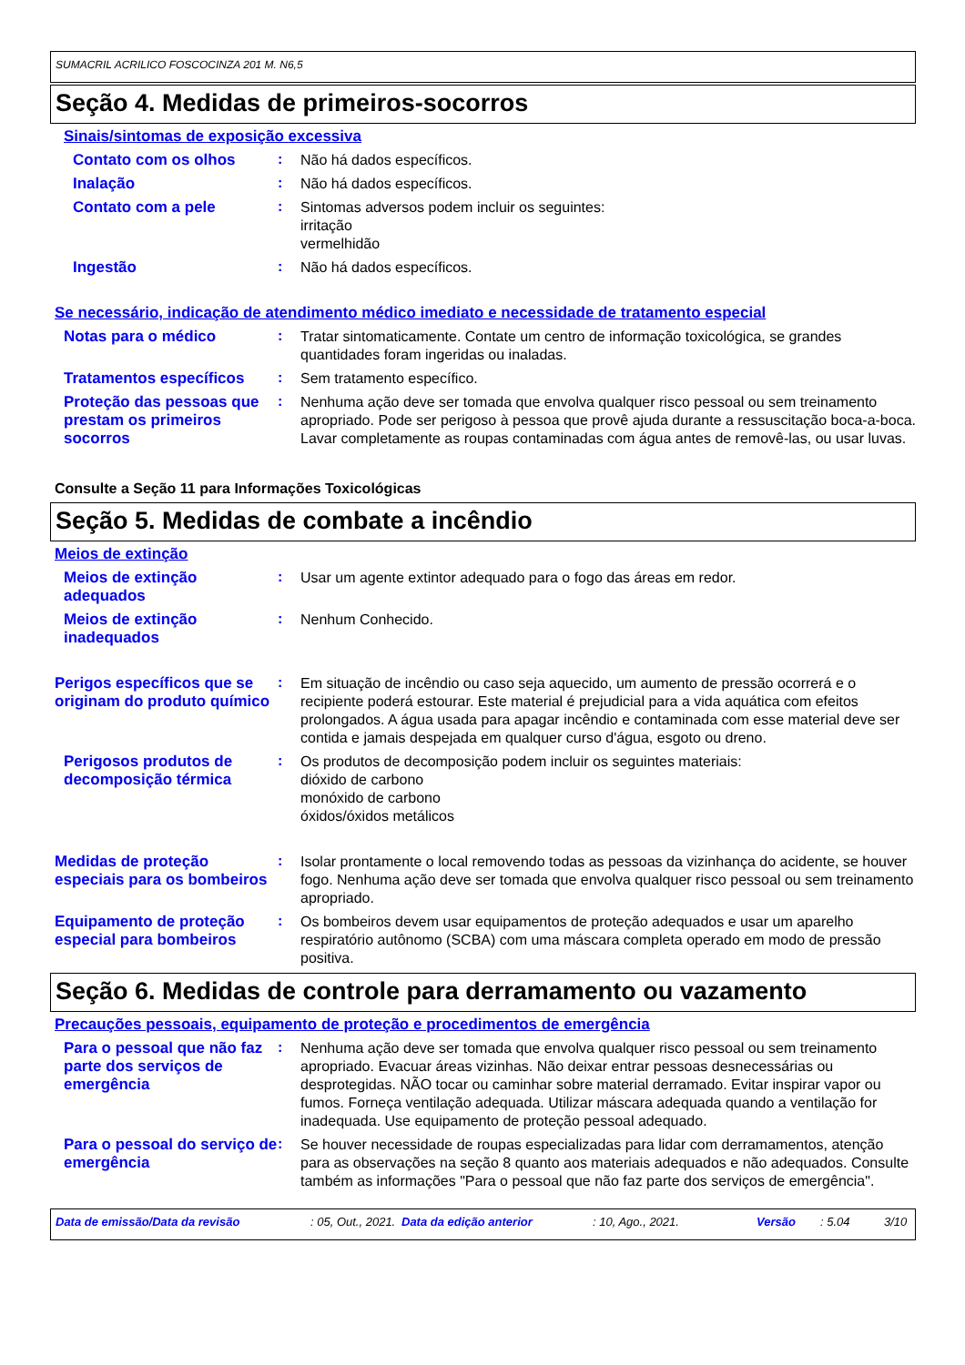SUMACRIL ACRILICO FOSCOCINZA 201 M. N6,5
Seção 4. Medidas de primeiros-socorros
Sinais/sintomas de exposição excessiva
Contato com os olhos :
Não há dados específicos.
Inalação :
Não há dados específicos.
Contato com a pele :
Sintomas adversos podem incluir os seguintes:
irritação
vermelhidão
Ingestão :
Não há dados específicos.
Se necessário, indicação de atendimento médico imediato e necessidade de tratamento especial
Notas para o médico :
Tratar sintomaticamente. Contate um centro de informação toxicológica, se grandes quantidades foram ingeridas ou inaladas.
Tratamentos específicos :
Sem tratamento específico.
Proteção das pessoas que prestam os primeiros socorros
:
Nenhuma ação deve ser tomada que envolva qualquer risco pessoal ou sem treinamento apropriado. Pode ser perigoso à pessoa que provê ajuda durante a ressuscitação boca-a-boca. Lavar completamente as roupas contaminadas com água antes de removê-las, ou usar luvas.
Consulte a Seção 11 para Informações Toxicológicas
Seção 5. Medidas de combate a incêndio
Meios de extinção
Meios de extinção adequados
:
Usar um agente extintor adequado para o fogo das áreas em redor.
Meios de extinção inadequados
:
Nenhum Conhecido.
Perigos específicos que se originam do produto químico
:
Em situação de incêndio ou caso seja aquecido, um aumento de pressão ocorrerá e o recipiente poderá estourar. Este material é prejudicial para a vida aquática com efeitos prolongados. A água usada para apagar incêndio e contaminada com esse material deve ser contida e jamais despejada em qualquer curso d'água, esgoto ou dreno.
Perigosos produtos de decomposição térmica
:
Os produtos de decomposição podem incluir os seguintes materiais:
dióxido de carbono
monóxido de carbono
óxidos/óxidos metálicos
Medidas de proteção especiais para os bombeiros
:
Isolar prontamente o local removendo todas as pessoas da vizinhança do acidente, se houver fogo. Nenhuma ação deve ser tomada que envolva qualquer risco pessoal ou sem treinamento apropriado.
Equipamento de proteção especial para bombeiros
:
Os bombeiros devem usar equipamentos de proteção adequados e usar um aparelho respiratório autônomo (SCBA) com uma máscara completa operado em modo de pressão positiva.
Seção 6. Medidas de controle para derramamento ou vazamento
Precauções pessoais, equipamento de proteção e procedimentos de emergência
Para o pessoal que não faz parte dos serviços de emergência
:
Nenhuma ação deve ser tomada que envolva qualquer risco pessoal ou sem treinamento apropriado. Evacuar áreas vizinhas. Não deixar entrar pessoas desnecessárias ou desprotegidas. NÃO tocar ou caminhar sobre material derramado. Evitar inspirar vapor ou fumos. Forneça ventilação adequada. Utilizar máscara adequada quando a ventilação for inadequada. Use equipamento de proteção pessoal adequado.
Para o pessoal do serviço de emergência
:
Se houver necessidade de roupas especializadas para lidar com derramamentos, atenção para as observações na seção 8 quanto aos materiais adequados e não adequados. Consulte também as informações "Para o pessoal que não faz parte dos serviços de emergência".
Data de emissão/Data da revisão: 05, Out., 2021. Data da edição anterior: 10, Ago., 2021. Versão: 5.04 3/10